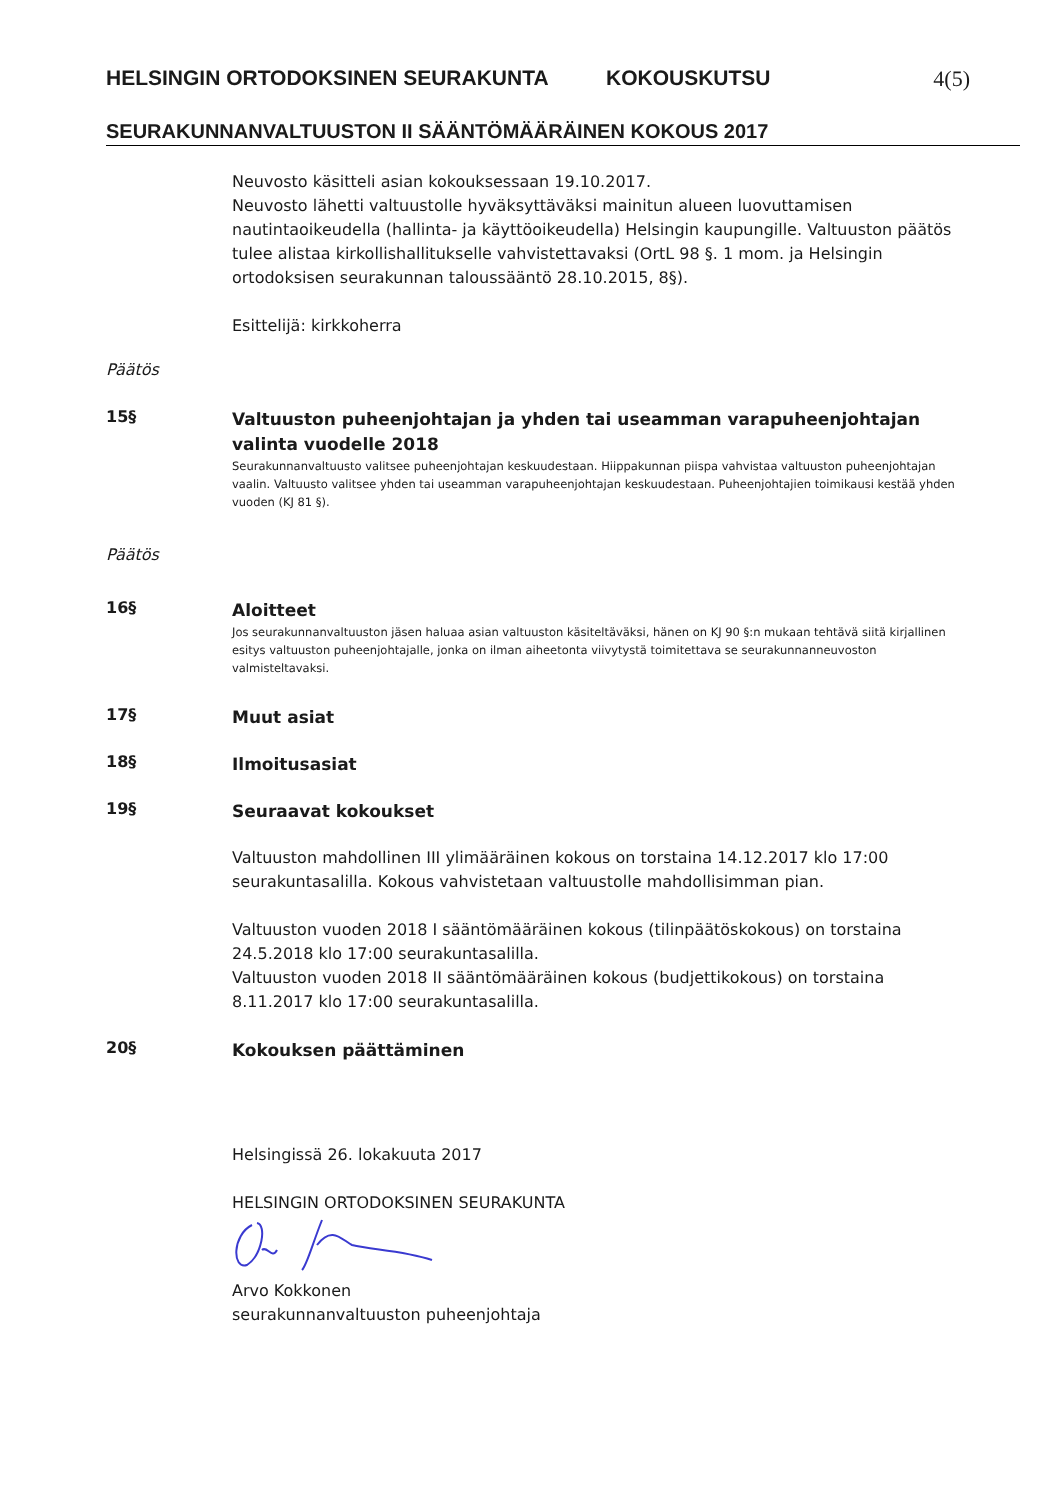HELSINGIN ORTODOKSINEN SEURAKUNTA KOKOUSKUTSU 4(5)
SEURAKUNNANVALTUUSTON II SÄÄNTÖMÄÄRÄINEN KOKOUS 2017
Neuvosto käsitteli asian kokouksessaan 19.10.2017.
Neuvosto lähetti valtuustolle hyväksyttäväksi mainitun alueen luovuttamisen nautintaoikeudella (hallinta- ja käyttöoikeudella) Helsingin kaupungille. Valtuuston päätös tulee alistaa kirkollishallitukselle vahvistettavaksi (OrtL 98 §. 1 mom. ja Helsingin ortodoksisen seurakunnan taloussääntö 28.10.2015, 8§).
Esittelijä: kirkkoherra
Päätös
15§
Valtuuston puheenjohtajan ja yhden tai useamman varapuheenjohtajan valinta vuodelle 2018
Seurakunnanvaltuusto valitsee puheenjohtajan keskuudestaan. Hiippakunnan piispa vahvistaa valtuuston puheenjohtajan vaalin. Valtuusto valitsee yhden tai useamman varapuheenjohtajan keskuudestaan. Puheenjohtajien toimikausi kestää yhden vuoden (KJ 81 §).
Päätös
16§
Aloitteet
Jos seurakunnanvaltuuston jäsen haluaa asian valtuuston käsiteltäväksi, hänen on KJ 90 §:n mukaan tehtävä siitä kirjallinen esitys valtuuston puheenjohtajalle, jonka on ilman aiheetonta viivytystä toimitettava se seurakunnanneuvoston valmisteltavaksi.
17§
Muut asiat
18§
Ilmoitusasiat
19§
Seuraavat kokoukset
Valtuuston mahdollinen III ylimääräinen kokous on torstaina 14.12.2017 klo 17:00 seurakuntasalilla. Kokous vahvistetaan valtuustolle mahdollisimman pian.
Valtuuston vuoden 2018 I sääntömääräinen kokous (tilinpäätöskokous) on torstaina 24.5.2018 klo 17:00 seurakuntasalilla.
Valtuuston vuoden 2018 II sääntömääräinen kokous (budjettikokous) on torstaina 8.11.2017 klo 17:00 seurakuntasalilla.
20§
Kokouksen päättäminen
Helsingissä 26. lokakuuta 2017
HELSINGIN ORTODOKSINEN SEURAKUNTA
Arvo Kokkonen
seurakunnanvaltuuston puheenjohtaja